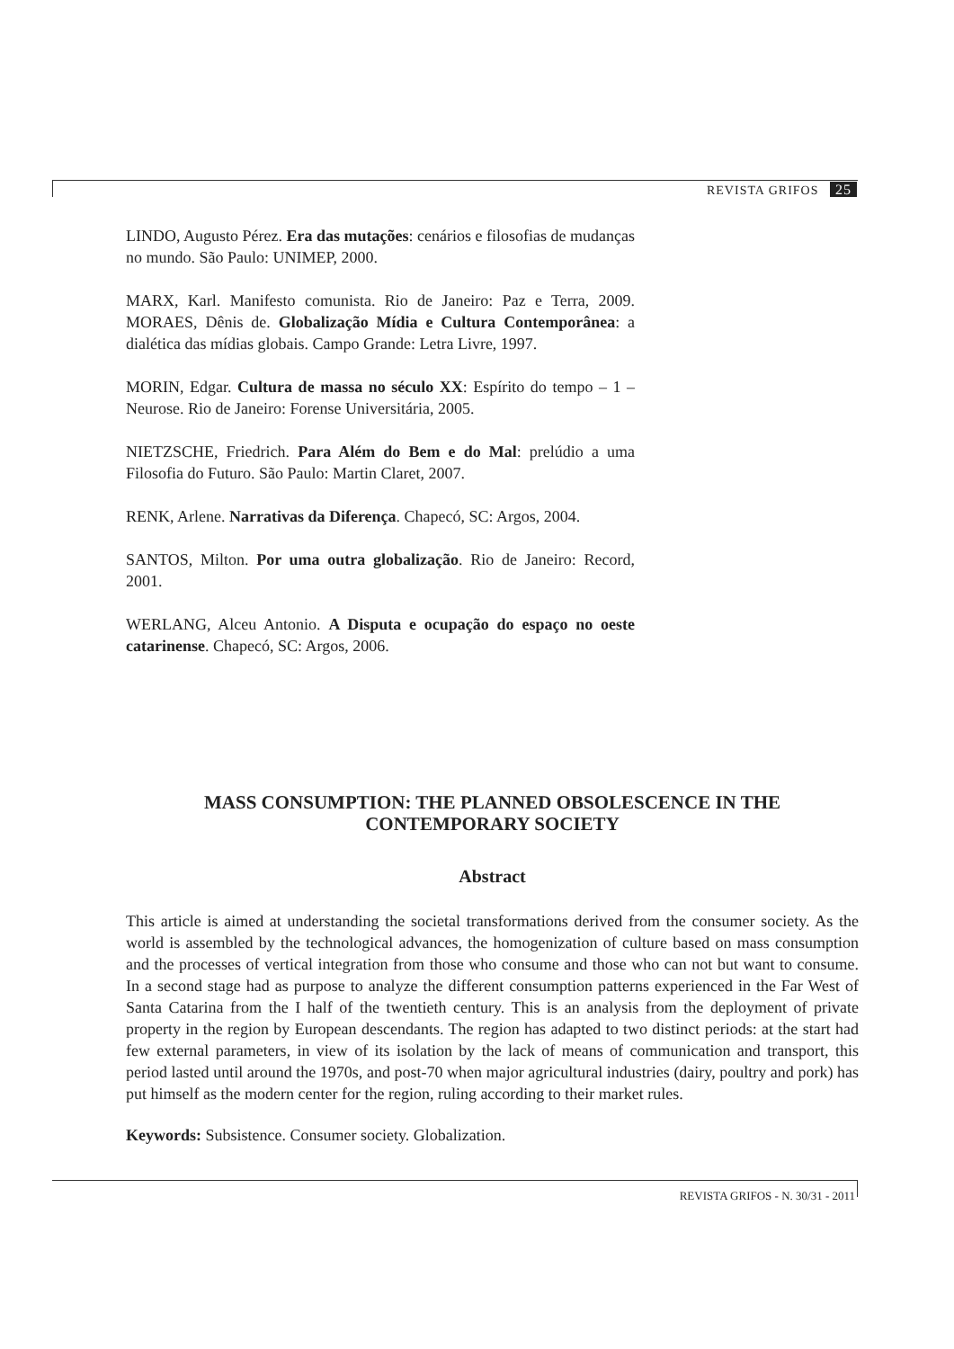REVISTA GRIFOS 25
LINDO, Augusto Pérez. Era das mutações: cenários e filosofias de mudanças no mundo. São Paulo: UNIMEP, 2000.
MARX, Karl. Manifesto comunista. Rio de Janeiro: Paz e Terra, 2009. MORAES, Dênis de. Globalização Mídia e Cultura Contemporânea: a dialética das mídias globais. Campo Grande: Letra Livre, 1997.
MORIN, Edgar. Cultura de massa no século XX: Espírito do tempo – 1 – Neurose. Rio de Janeiro: Forense Universitária, 2005.
NIETZSCHE, Friedrich. Para Além do Bem e do Mal: prelúdio a uma Filosofia do Futuro. São Paulo: Martin Claret, 2007.
RENK, Arlene. Narrativas da Diferença. Chapecó, SC: Argos, 2004.
SANTOS, Milton. Por uma outra globalização. Rio de Janeiro: Record, 2001.
WERLANG, Alceu Antonio. A Disputa e ocupação do espaço no oeste catarinense. Chapecó, SC: Argos, 2006.
MASS CONSUMPTION: THE PLANNED OBSOLESCENCE IN THE CONTEMPORARY SOCIETY
Abstract
This article is aimed at understanding the societal transformations derived from the consumer society. As the world is assembled by the technological advances, the homogenization of culture based on mass consumption and the processes of vertical integration from those who consume and those who can not but want to consume. In a second stage had as purpose to analyze the different consumption patterns experienced in the Far West of Santa Catarina from the I half of the twentieth century. This is an analysis from the deployment of private property in the region by European descendants. The region has adapted to two distinct periods: at the start had few external parameters, in view of its isolation by the lack of means of communication and transport, this period lasted until around the 1970s, and post-70 when major agricultural industries (dairy, poultry and pork) has put himself as the modern center for the region, ruling according to their market rules.
Keywords: Subsistence. Consumer society. Globalization.
REVISTA GRIFOS - N. 30/31 - 2011